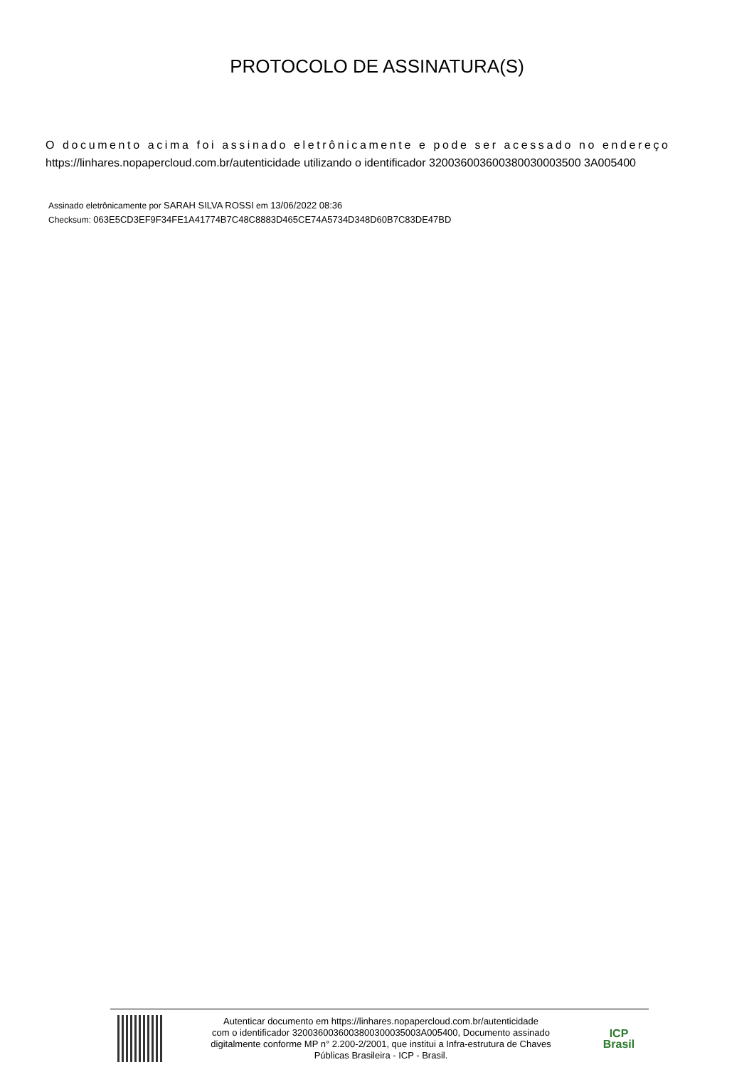PROTOCOLO DE ASSINATURA(S)
O documento acima foi assinado eletrônicamente e pode ser acessado no endereço
https://linhares.nopapercloud.com.br/autenticidade utilizando o identificador 320036003600380030003500 3A005400
Assinado eletrônicamente por SARAH SILVA ROSSI em 13/06/2022 08:36
Checksum: 063E5CD3EF9F34FE1A41774B7C48C8883D465CE74A5734D348D60B7C83DE47BD
Autenticar documento em https://linhares.nopapercloud.com.br/autenticidade
com o identificador 3200360036003800300035003A005400, Documento assinado
digitalmente conforme MP n° 2.200-2/2001, que institui a Infra-estrutura de Chaves
Públicas Brasileira - ICP - Brasil.
ICP
Brasil